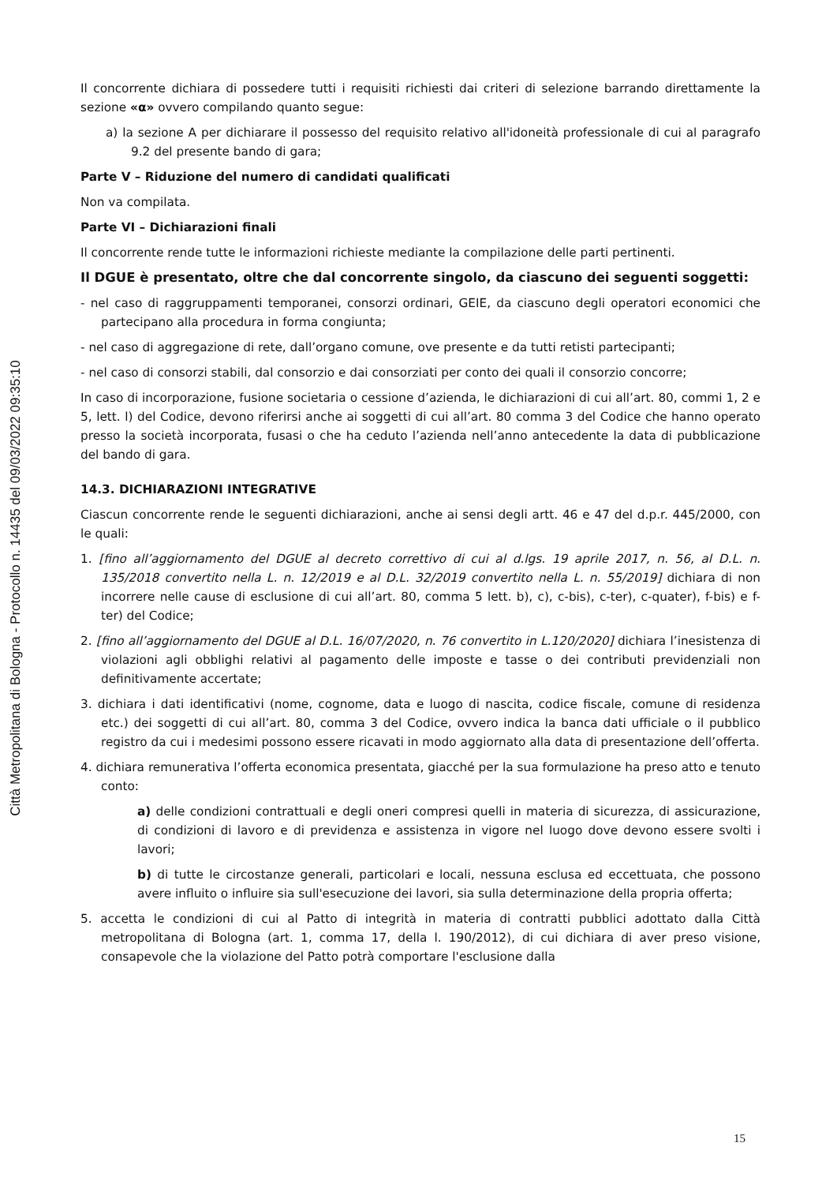Città Metropolitana di Bologna - Protocollo n. 14435 del 09/03/2022 09:35:10
Il concorrente dichiara di possedere tutti i requisiti richiesti dai criteri di selezione barrando direttamente la sezione «α» ovvero compilando quanto segue:
a) la sezione A per dichiarare il possesso del requisito relativo all'idoneità professionale di cui al paragrafo 9.2 del presente bando di gara;
Parte V – Riduzione del numero di candidati qualificati
Non va compilata.
Parte VI – Dichiarazioni finali
Il concorrente rende tutte le informazioni richieste mediante la compilazione delle parti pertinenti.
Il DGUE è presentato, oltre che dal concorrente singolo, da ciascuno dei seguenti soggetti:
- nel caso di raggruppamenti temporanei, consorzi ordinari, GEIE, da ciascuno degli operatori economici che partecipano alla procedura in forma congiunta;
- nel caso di aggregazione di rete, dall’organo comune, ove presente e da tutti retisti partecipanti;
- nel caso di consorzi stabili, dal consorzio e dai consorziati per conto dei quali il consorzio concorre;
In caso di incorporazione, fusione societaria o cessione d’azienda, le dichiarazioni di cui all’art. 80, commi 1, 2 e 5, lett. l) del Codice, devono riferirsi anche ai soggetti di cui all’art. 80 comma 3 del Codice che hanno operato presso la società incorporata, fusasi o che ha ceduto l’azienda nell’anno antecedente la data di pubblicazione del bando di gara.
14.3. DICHIARAZIONI INTEGRATIVE
Ciascun concorrente rende le seguenti dichiarazioni, anche ai sensi degli artt. 46 e 47 del d.p.r. 445/2000, con le quali:
1. [fino all’aggiornamento del DGUE al decreto correttivo di cui al d.lgs. 19 aprile 2017, n. 56, al D.L. n. 135/2018 convertito nella L. n. 12/2019 e al D.L. 32/2019 convertito nella L. n. 55/2019] dichiara di non incorrere nelle cause di esclusione di cui all’art. 80, comma 5 lett. b), c), c-bis), c-ter), c-quater), f-bis) e f-ter) del Codice;
2. [fino all’aggiornamento del DGUE al D.L. 16/07/2020, n. 76 convertito in L.120/2020] dichiara l’inesistenza di violazioni agli obblighi relativi al pagamento delle imposte e tasse o dei contributi previdenziali non definitivamente accertate;
3. dichiara i dati identificativi (nome, cognome, data e luogo di nascita, codice fiscale, comune di residenza etc.) dei soggetti di cui all’art. 80, comma 3 del Codice, ovvero indica la banca dati ufficiale o il pubblico registro da cui i medesimi possono essere ricavati in modo aggiornato alla data di presentazione dell’offerta.
4. dichiara remunerativa l’offerta economica presentata, giacché per la sua formulazione ha preso atto e tenuto conto:
a) delle condizioni contrattuali e degli oneri compresi quelli in materia di sicurezza, di assicurazione, di condizioni di lavoro e di previdenza e assistenza in vigore nel luogo dove devono essere svolti i lavori;
b) di tutte le circostanze generali, particolari e locali, nessuna esclusa ed eccettuata, che possono avere influito o influire sia sull'esecuzione dei lavori, sia sulla determinazione della propria offerta;
5. accetta le condizioni di cui al Patto di integrità in materia di contratti pubblici adottato dalla Città metropolitana di Bologna (art. 1, comma 17, della l. 190/2012), di cui dichiara di aver preso visione, consapevole che la violazione del Patto potrà comportare l'esclusione dalla
15